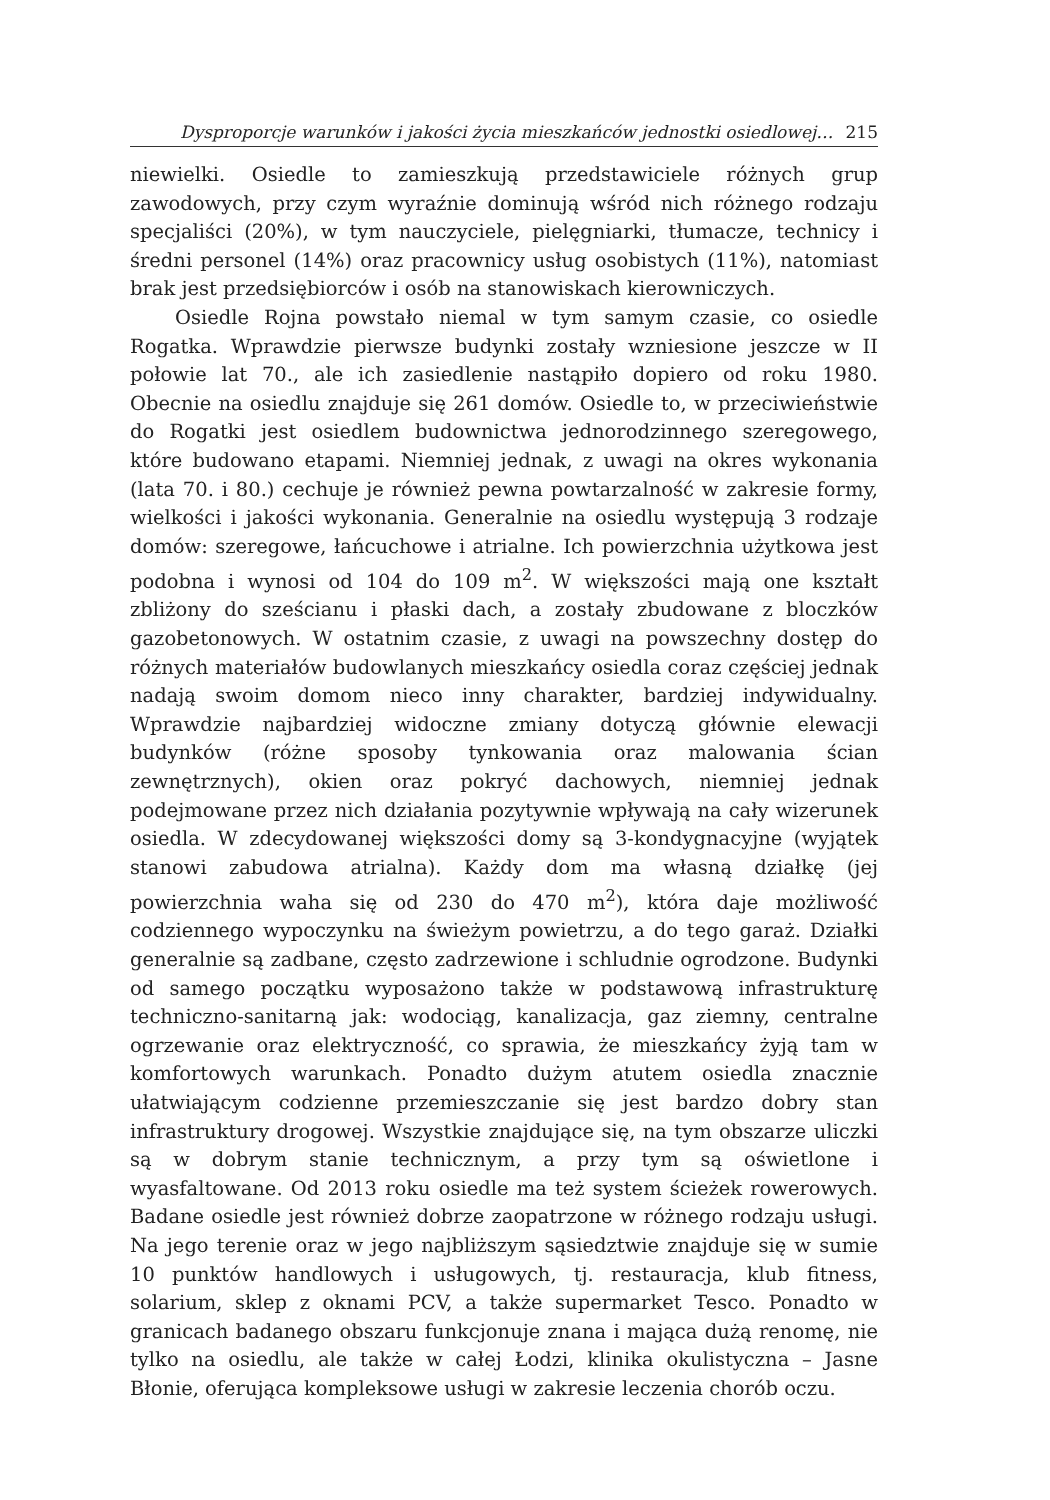Dysproporcje warunków i jakości życia mieszkańców jednostki osiedlowej… 215
niewielki. Osiedle to zamieszkują przedstawiciele różnych grup zawodowych, przy czym wyraźnie dominują wśród nich różnego rodzaju specjaliści (20%), w tym nauczyciele, pielęgniarki, tłumacze, technicy i średni personel (14%) oraz pracownicy usług osobistych (11%), natomiast brak jest przedsiębiorców i osób na stanowiskach kierowniczych.
Osiedle Rojna powstało niemal w tym samym czasie, co osiedle Rogatka. Wprawdzie pierwsze budynki zostały wzniesione jeszcze w II połowie lat 70., ale ich zasiedlenie nastąpiło dopiero od roku 1980. Obecnie na osiedlu znajduje się 261 domów. Osiedle to, w przeciwieństwie do Rogatki jest osiedlem budownictwa jednorodzinnego szeregowego, które budowano etapami. Niemniej jednak, z uwagi na okres wykonania (lata 70. i 80.) cechuje je również pewna powtarzalność w zakresie formy, wielkości i jakości wykonania. Generalnie na osiedlu występują 3 rodzaje domów: szeregowe, łańcuchowe i atrialne. Ich powierzchnia użytkowa jest podobna i wynosi od 104 do 109 m<sup>2</sup>. W większości mają one kształt zbliżony do sześcianu i płaski dach, a zostały zbudowane z bloczków gazobetonowych. W ostatnim czasie, z uwagi na powszechny dostęp do różnych materiałów budowlanych mieszkańcy osiedla coraz częściej jednak nadają swoim domom nieco inny charakter, bardziej indywidualny. Wprawdzie najbardziej widoczne zmiany dotyczą głównie elewacji budynków (różne sposoby tynkowania oraz malowania ścian zewnętrznych), okien oraz pokryć dachowych, niemniej jednak podejmowane przez nich działania pozytywnie wpływają na cały wizerunek osiedla. W zdecydowanej większości domy są 3-kondygnacyjne (wyjątek stanowi zabudowa atrialna). Każdy dom ma własną działkę (jej powierzchnia waha się od 230 do 470 m<sup>2</sup>), która daje możliwość codziennego wypoczynku na świeżym powietrzu, a do tego garaż. Działki generalnie są zadbane, często zadrzewione i schludnie ogrodzone. Budynki od samego początku wyposażono także w podstawową infrastrukturę techniczno-sanitarną jak: wodociąg, kanalizacja, gaz ziemny, centralne ogrzewanie oraz elektryczność, co sprawia, że mieszkańcy żyją tam w komfortowych warunkach. Ponadto dużym atutem osiedla znacznie ułatwiającym codzienne przemieszczanie się jest bardzo dobry stan infrastruktury drogowej. Wszystkie znajdujące się, na tym obszarze uliczki są w dobrym stanie technicznym, a przy tym są oświetlone i wyasfaltowane. Od 2013 roku osiedle ma też system ścieżek rowerowych. Badane osiedle jest również dobrze zaopatrzone w różnego rodzaju usługi. Na jego terenie oraz w jego najbliższym sąsiedztwie znajduje się w sumie 10 punktów handlowych i usługowych, tj. restauracja, klub fitness, solarium, sklep z oknami PCV, a także supermarket Tesco. Ponadto w granicach badanego obszaru funkcjonuje znana i mająca dużą renomę, nie tylko na osiedlu, ale także w całej Łodzi, klinika okulistyczna – Jasne Błonie, oferująca kompleksowe usługi w zakresie leczenia chorób oczu.